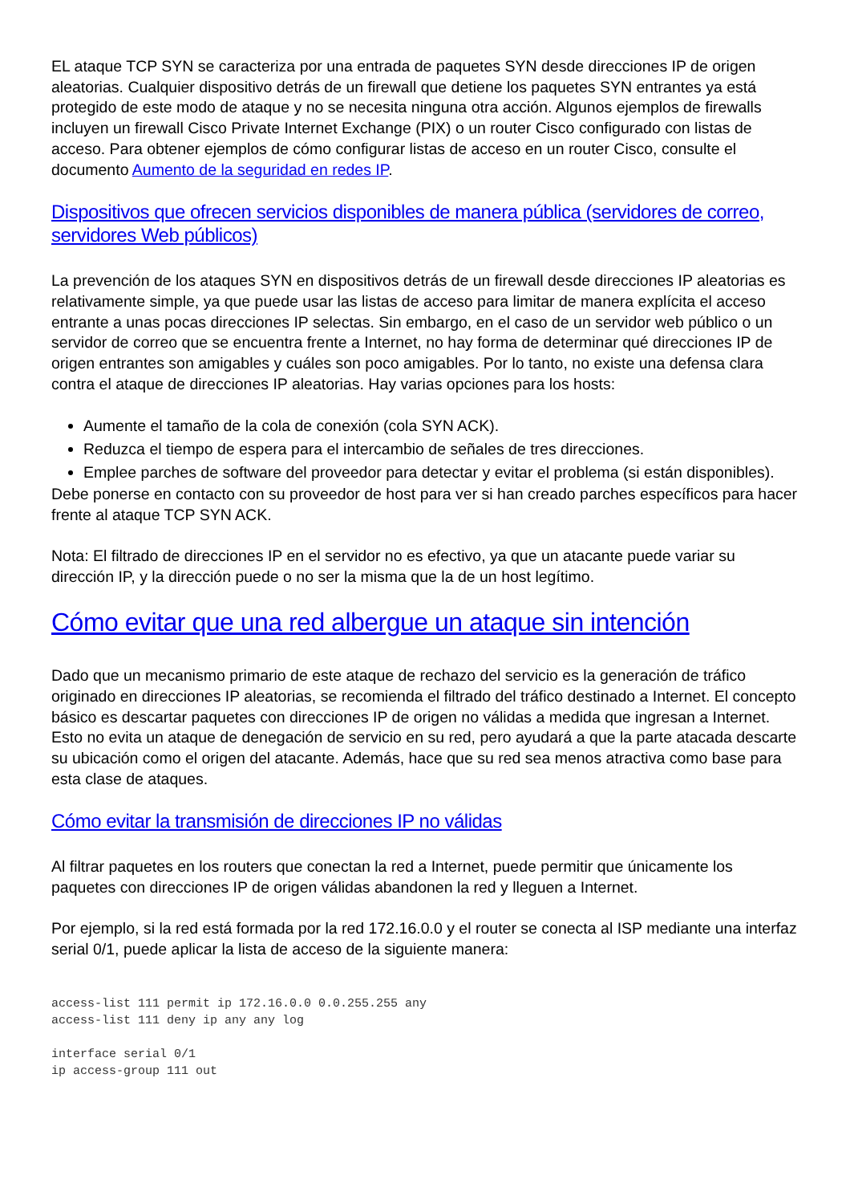EL ataque TCP SYN se caracteriza por una entrada de paquetes SYN desde direcciones IP de origen aleatorias. Cualquier dispositivo detrás de un firewall que detiene los paquetes SYN entrantes ya está protegido de este modo de ataque y no se necesita ninguna otra acción. Algunos ejemplos de firewalls incluyen un firewall Cisco Private Internet Exchange (PIX) o un router Cisco configurado con listas de acceso. Para obtener ejemplos de cómo configurar listas de acceso en un router Cisco, consulte el documento Aumento de la seguridad en redes IP.
Dispositivos que ofrecen servicios disponibles de manera pública (servidores de correo, servidores Web públicos)
La prevención de los ataques SYN en dispositivos detrás de un firewall desde direcciones IP aleatorias es relativamente simple, ya que puede usar las listas de acceso para limitar de manera explícita el acceso entrante a unas pocas direcciones IP selectas. Sin embargo, en el caso de un servidor web público o un servidor de correo que se encuentra frente a Internet, no hay forma de determinar qué direcciones IP de origen entrantes son amigables y cuáles son poco amigables. Por lo tanto, no existe una defensa clara contra el ataque de direcciones IP aleatorias. Hay varias opciones para los hosts:
Aumente el tamaño de la cola de conexión (cola SYN ACK).
Reduzca el tiempo de espera para el intercambio de señales de tres direcciones.
Emplee parches de software del proveedor para detectar y evitar el problema (si están disponibles).
Debe ponerse en contacto con su proveedor de host para ver si han creado parches específicos para hacer frente al ataque TCP SYN ACK.
Nota: El filtrado de direcciones IP en el servidor no es efectivo, ya que un atacante puede variar su dirección IP, y la dirección puede o no ser la misma que la de un host legítimo.
Cómo evitar que una red albergue un ataque sin intención
Dado que un mecanismo primario de este ataque de rechazo del servicio es la generación de tráfico originado en direcciones IP aleatorias, se recomienda el filtrado del tráfico destinado a Internet. El concepto básico es descartar paquetes con direcciones IP de origen no válidas a medida que ingresan a Internet. Esto no evita un ataque de denegación de servicio en su red, pero ayudará a que la parte atacada descarte su ubicación como el origen del atacante. Además, hace que su red sea menos atractiva como base para esta clase de ataques.
Cómo evitar la transmisión de direcciones IP no válidas
Al filtrar paquetes en los routers que conectan la red a Internet, puede permitir que únicamente los paquetes con direcciones IP de origen válidas abandonen la red y lleguen a Internet.
Por ejemplo, si la red está formada por la red 172.16.0.0 y el router se conecta al ISP mediante una interfaz serial 0/1, puede aplicar la lista de acceso de la siguiente manera:
access-list 111 permit ip 172.16.0.0 0.0.255.255 any
access-list 111 deny ip any any log

interface serial 0/1
ip access-group 111 out